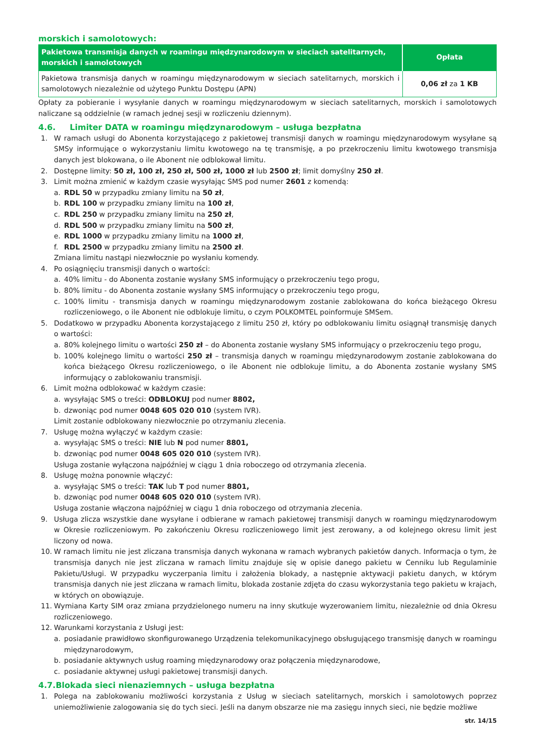morskich i samolotowych:
| Pakietowa transmisja danych w roamingu międzynarodowym w sieciach satelitarnych, morskich i samolotowych | Opłata |
| --- | --- |
| Pakietowa transmisja danych w roamingu międzynarodowym w sieciach satelitarnych, morskich i samolotowych niezależnie od użytego Punktu Dostępu (APN) | 0,06 zł za 1 KB |
Opłaty za pobieranie i wysyłanie danych w roamingu międzynarodowym w sieciach satelitarnych, morskich i samolotowych naliczane są oddzielnie (w ramach jednej sesji w rozliczeniu dziennym).
4.6. Limiter DATA w roamingu międzynarodowym – usługa bezpłatna
1. W ramach usługi do Abonenta korzystającego z pakietowej transmisji danych w roamingu międzynarodowym wysyłane są SMSy informujące o wykorzystaniu limitu kwotowego na tę transmisję, a po przekroczeniu limitu kwotowego transmisja danych jest blokowana, o ile Abonent nie odblokował limitu.
2. Dostępne limity: 50 zł, 100 zł, 250 zł, 500 zł, 1000 zł lub 2500 zł; limit domyślny 250 zł.
3. Limit można zmienić w każdym czasie wysyłając SMS pod numer 2601 z komendą:
a. RDL 50 w przypadku zmiany limitu na 50 zł,
b. RDL 100 w przypadku zmiany limitu na 100 zł,
c. RDL 250 w przypadku zmiany limitu na 250 zł,
d. RDL 500 w przypadku zmiany limitu na 500 zł,
e. RDL 1000 w przypadku zmiany limitu na 1000 zł,
f. RDL 2500 w przypadku zmiany limitu na 2500 zł.
Zmiana limitu nastąpi niezwłocznie po wysłaniu komendy.
4. Po osiągnięciu transmisji danych o wartości:
a. 40% limitu - do Abonenta zostanie wysłany SMS informujący o przekroczeniu tego progu,
b. 80% limitu - do Abonenta zostanie wysłany SMS informujący o przekroczeniu tego progu,
c. 100% limitu - transmisja danych w roamingu międzynarodowym zostanie zablokowana do końca bieżącego Okresu rozliczeniowego, o ile Abonent nie odblokuje limitu, o czym POLKOMTEL poinformuje SMSem.
5. Dodatkowo w przypadku Abonenta korzystającego z limitu 250 zł, który po odblokowaniu limitu osiągnął transmisję danych o wartości:
a. 80% kolejnego limitu o wartości 250 zł – do Abonenta zostanie wysłany SMS informujący o przekroczeniu tego progu,
b. 100% kolejnego limitu o wartości 250 zł – transmisja danych w roamingu międzynarodowym zostanie zablokowana do końca bieżącego Okresu rozliczeniowego, o ile Abonent nie odblokuje limitu, a do Abonenta zostanie wysłany SMS informujący o zablokowaniu transmisji.
6. Limit można odblokować w każdym czasie:
a. wysyłając SMS o treści: ODBLOKUJ pod numer 8802,
b. dzwoniąc pod numer 0048 605 020 010 (system IVR).
Limit zostanie odblokowany niezwłocznie po otrzymaniu zlecenia.
7. Usługę można wyłączyć w każdym czasie:
a. wysyłając SMS o treści: NIE lub N pod numer 8801,
b. dzwoniąc pod numer 0048 605 020 010 (system IVR).
Usługa zostanie wyłączona najpóźniej w ciągu 1 dnia roboczego od otrzymania zlecenia.
8. Usługę można ponownie włączyć:
a. wysyłając SMS o treści: TAK lub T pod numer 8801,
b. dzwoniąc pod numer 0048 605 020 010 (system IVR).
Usługa zostanie włączona najpóźniej w ciągu 1 dnia roboczego od otrzymania zlecenia.
9. Usługa zlicza wszystkie dane wysyłane i odbierane w ramach pakietowej transmisji danych w roamingu międzynarodowym w Okresie rozliczeniowym. Po zakończeniu Okresu rozliczeniowego limit jest zerowany, a od kolejnego okresu limit jest liczony od nowa.
10. W ramach limitu nie jest zliczana transmisja danych wykonana w ramach wybranych pakietów danych. Informacja o tym, że transmisja danych nie jest zliczana w ramach limitu znajduje się w opisie danego pakietu w Cenniku lub Regulaminie Pakietu/Usługi. W przypadku wyczerpania limitu i założenia blokady, a następnie aktywacji pakietu danych, w którym transmisja danych nie jest zliczana w ramach limitu, blokada zostanie zdjęta do czasu wykorzystania tego pakietu w krajach, w których on obowiązuje.
11. Wymiana Karty SIM oraz zmiana przydzielonego numeru na inny skutkuje wyzerowaniem limitu, niezależnie od dnia Okresu rozliczeniowego.
12. Warunkami korzystania z Usługi jest:
a. posiadanie prawidłowo skonfigurowanego Urządzenia telekomunikacyjnego obsługującego transmisję danych w roamingu międzynarodowym,
b. posiadanie aktywnych usług roaming międzynarodowy oraz połączenia międzynarodowe,
c. posiadanie aktywnej usługi pakietowej transmisji danych.
4.7.Blokada sieci nienaziemnych – usługa bezpłatna
1. Polega na zablokowaniu możliwości korzystania z Usług w sieciach satelitarnych, morskich i samolotowych poprzez uniemożliwienie zalogowania się do tych sieci. Jeśli na danym obszarze nie ma zasięgu innych sieci, nie będzie możliwe
str. 14/15